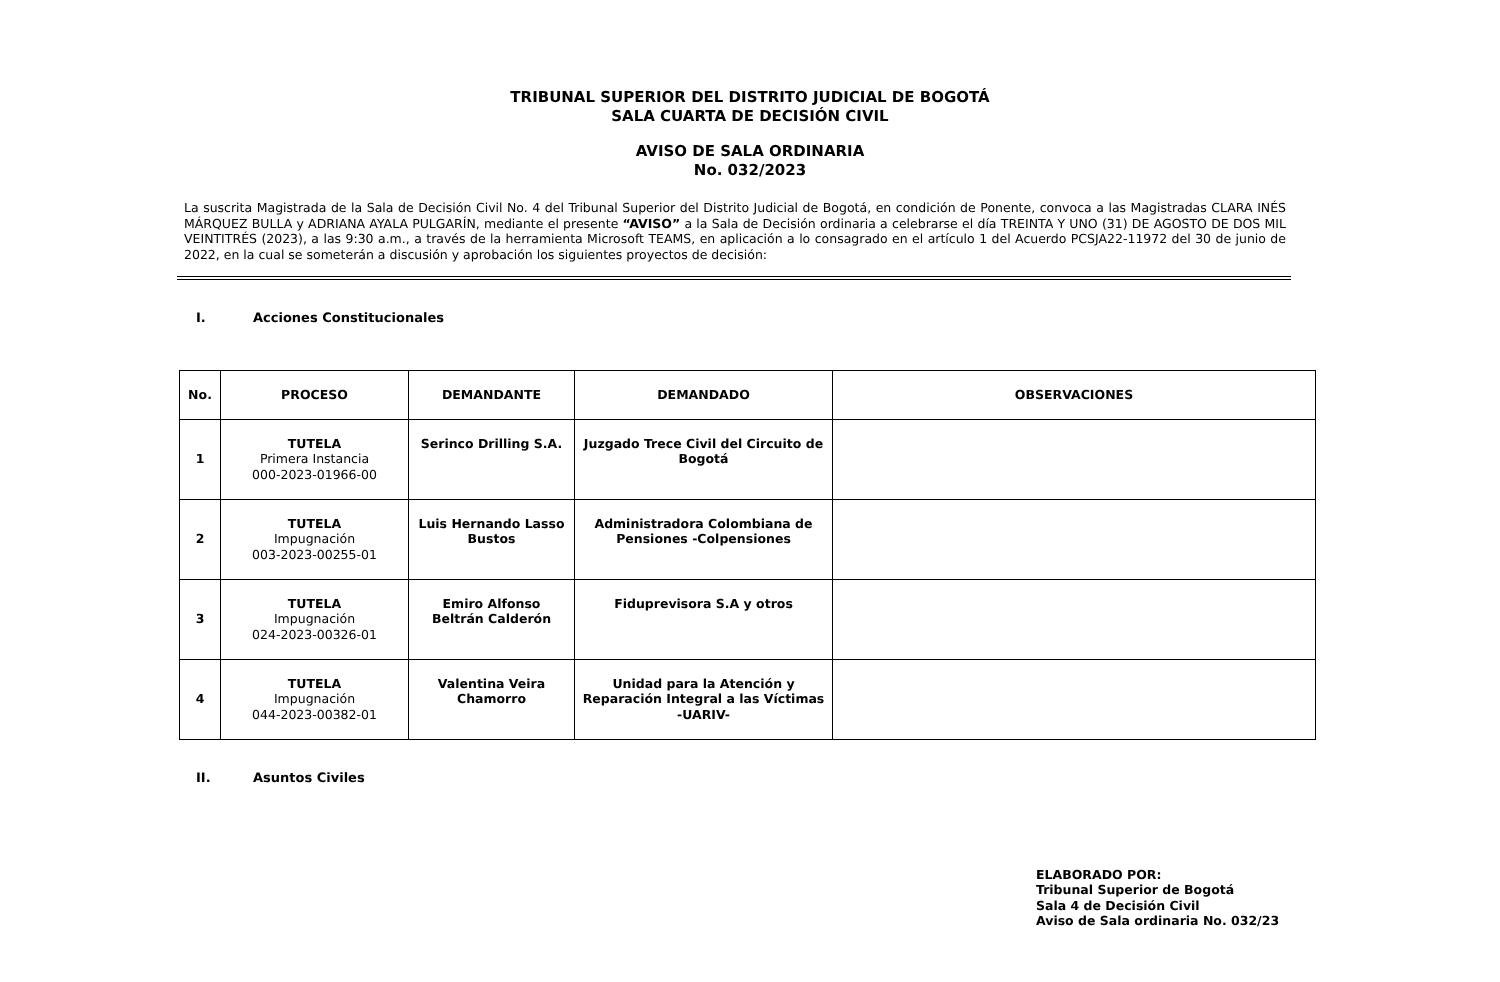TRIBUNAL SUPERIOR DEL DISTRITO JUDICIAL DE BOGOTÁ
SALA CUARTA DE DECISIÓN CIVIL
AVISO DE SALA ORDINARIA
No. 032/2023
La suscrita Magistrada de la Sala de Decisión Civil No. 4 del Tribunal Superior del Distrito Judicial de Bogotá, en condición de Ponente, convoca a las Magistradas CLARA INÉS MÁRQUEZ BULLA y ADRIANA AYALA PULGARÍN, mediante el presente “AVISO” a la Sala de Decisión ordinaria a celebrarse el día TREINTA Y UNO (31) DE AGOSTO DE DOS MIL VEINTITRÉS (2023), a las 9:30 a.m., a través de la herramienta Microsoft TEAMS, en aplicación a lo consagrado en el artículo 1 del Acuerdo PCSJA22-11972 del 30 de junio de 2022, en la cual se someterán a discusión y aprobación los siguientes proyectos de decisión:
I. Acciones Constitucionales
| No. | PROCESO | DEMANDANTE | DEMANDADO | OBSERVACIONES |
| --- | --- | --- | --- | --- |
| 1 | TUTELA Primera Instancia 000-2023-01966-00 | Serinco Drilling S.A. | Juzgado Trece Civil del Circuito de Bogotá | |
| 2 | TUTELA Impugnación 003-2023-00255-01 | Luis Hernando Lasso Bustos | Administradora Colombiana de Pensiones -Colpensiones | |
| 3 | TUTELA Impugnación 024-2023-00326-01 | Emiro Alfonso Beltrán Calderón | Fiduprevisora S.A y otros | |
| 4 | TUTELA Impugnación 044-2023-00382-01 | Valentina Veira Chamorro | Unidad para la Atención y Reparación Integral a las Víctimas -UARIV- | |
II. Asuntos Civiles
ELABORADO POR:
Tribunal Superior de Bogotá
Sala 4 de Decisión Civil
Aviso de Sala ordinaria No. 032/23